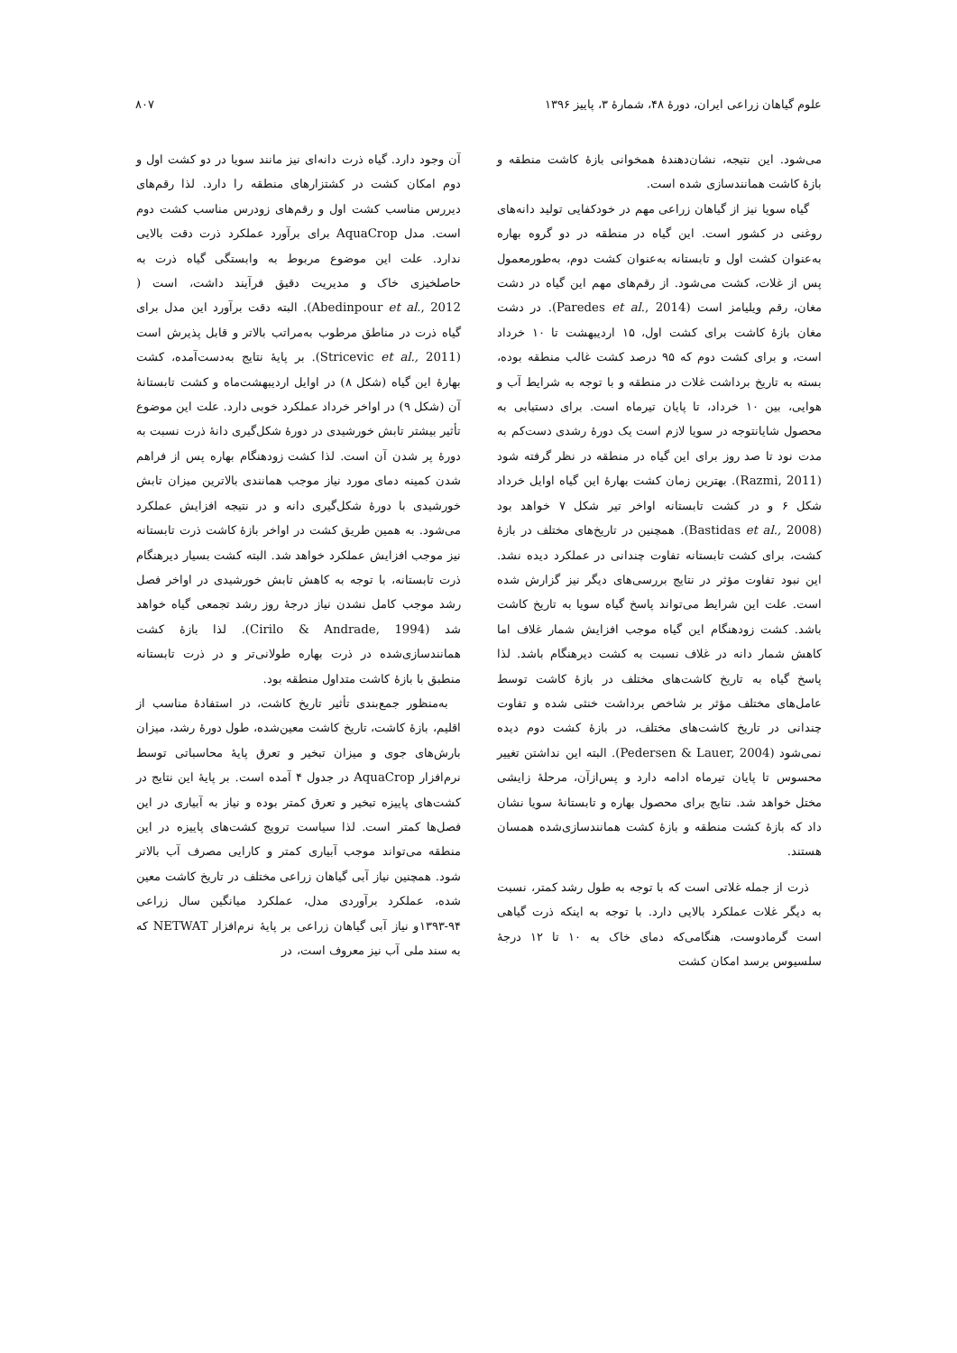علوم گیاهان زراعی ایران، دورۀ ۴۸، شمارۀ ۳، پاییز ۱۳۹۶ ۸۰۷
می‌شود. این نتیجه، نشان‌دهندۀ همخوانی بازۀ کاشت منطقه و بازۀ کاشت همانندسازی شده است.
گیاه سویا نیز از گیاهان زراعی مهم در خودکفایی تولید دانه‌های روغنی در کشور است. این گیاه در منطقه در دو گروه بهاره به‌عنوان کشت اول و تابستانه به‌عنوان کشت دوم، به‌طورمعمول پس از غلات، کشت می‌شود. از رقم‌های مهم این گیاه در دشت مغان، رقم ویلیامز است (Paredes et al., 2014). در دشت مغان بازۀ کاشت برای کشت اول، ۱۵ اردیبهشت تا ۱۰ خرداد است، و برای کشت دوم که ۹۵ درصد کشت غالب منطقه بوده، بسته به تاریخ برداشت غلات در منطقه و با توجه به شرایط آب و هوایی، بین ۱۰ خرداد، تا پایان تیرماه است. برای دستیابی به محصول شایانتوجه در سویا لازم است یک دورۀ رشدی دست‌کم به مدت نود تا صد روز برای این گیاه در منطقه در نظر گرفته شود (Razmi, 2011). بهترین زمان کشت بهارۀ این گیاه اوایل خرداد شکل ۶ و در کشت تابستانه اواخر تیر شکل ۷ خواهد بود (Bastidas et al., 2008). همچنین در تاریخ‌های مختلف در بازۀ کشت، برای کشت تابستانه تفاوت چندانی در عملکرد دیده نشد. این نبود تفاوت مؤثر در نتایج بررسی‌های دیگر نیز گزارش شده است. علت این شرایط می‌تواند پاسخ گیاه سویا به تاریخ کاشت باشد. کشت زودهنگام این گیاه موجب افزایش شمار غلاف اما کاهش شمار دانه در غلاف نسبت به کشت دیرهنگام باشد. لذا پاسخ گیاه به تاریخ کاشت‌های مختلف در بازۀ کاشت توسط عامل‌های مختلف مؤثر بر شاخص برداشت خنثی شده و تفاوت چندانی در تاریخ کاشت‌های مختلف، در بازۀ کشت دوم دیده نمی‌شود (Pedersen & Lauer, 2004). البته این نداشتن تغییر محسوس تا پایان تیرماه ادامه دارد و پس‌ازآن، مرحلۀ زایشی مختل خواهد شد. نتایج برای محصول بهاره و تابستانۀ سویا نشان داد که بازۀ کشت منطقه و بازۀ کشت همانندسازی‌شده همسان هستند.
ذرت از جمله غلاتی است که با توجه به طول رشد کمتر، نسبت به دیگر غلات عملکرد بالایی دارد. با توجه به اینکه ذرت گیاهی است گرمادوست، هنگامی‌که دمای خاک به ۱۰ تا ۱۲ درجۀ سلسیوس برسد امکان کشت
آن وجود دارد. گیاه ذرت دانه‌ای نیز مانند سویا در دو کشت اول و دوم امکان کشت در کشتزارهای منطقه را دارد. لذا رقم‌های دیررس مناسب کشت اول و رقم‌های زودرس مناسب کشت دوم است. مدل AquaCrop برای برآورد عملکرد ذرت دقت بالایی ندارد. علت این موضوع مربوط به وابستگی گیاه ذرت به حاصلخیزی خاک و مدیریت دقیق فرآیند داشت، است ( Abedinpour et al., 2012). البته دقت برآورد این مدل برای گیاه ذرت در مناطق مرطوب به‌مراتب بالاتر و قابل پذیرش است (Stricevic et al., 2011). بر پایۀ نتایج به‌دست‌آمده، کشت بهارۀ این گیاه (شکل ۸) در اوایل اردیبهشت‌ماه و کشت تابستانۀ آن (شکل ۹) در اواخر خرداد عملکرد خوبی دارد. علت این موضوع تأثیر بیشتر تابش خورشیدی در دورۀ شکل‌گیری دانۀ ذرت نسبت به دورۀ پر شدن آن است. لذا کشت زودهنگام بهاره پس از فراهم شدن کمینه دمای مورد نیاز موجب همانندی بالاترین میزان تابش خورشیدی با دورۀ شکل‌گیری دانه و در نتیجه افزایش عملکرد می‌شود. به همین طریق کشت در اواخر بازۀ کاشت ذرت تابستانه نیز موجب افزایش عملکرد خواهد شد. البته کشت بسیار دیرهنگام ذرت تابستانه، با توجه به کاهش تابش خورشیدی در اواخر فصل رشد موجب کامل نشدن نیاز درجۀ روز رشد تجمعی گیاه خواهد شد (Cirilo & Andrade, 1994). لذا بازۀ کشت همانندسازی‌شده در ذرت بهاره طولانی‌تر و در ذرت تابستانه منطبق با بازۀ کاشت متداول منطقه بود.
به‌منظور جمع‌بندی تأثیر تاریخ کاشت، در استفادۀ مناسب از اقلیم، بازۀ کاشت، تاریخ کاشت معین‌شده، طول دورۀ رشد، میزان بارش‌های جوی و میزان تبخیر و تعرق پایۀ محاسباتی توسط نرم‌افزار AquaCrop در جدول ۴ آمده است. بر پایۀ این نتایج در کشت‌های پاییزه تبخیر و تعرق کمتر بوده و نیاز به آبیاری در این فصل‌ها کمتر است. لذا سیاست ترویج کشت‌های پاییزه در این منطقه می‌تواند موجب آبیاری کمتر و کارایی مصرف آب بالاتر شود. همچنین نیاز آبی گیاهان زراعی مختلف در تاریخ کاشت معین شده، عملکرد برآوردی مدل، عملکرد میانگین سال زراعی ۹۴-۱۳۹۳و نیاز آبی گیاهان زراعی بر پایۀ نرم‌افزار NETWAT که به سند ملی آب نیز معروف است، در